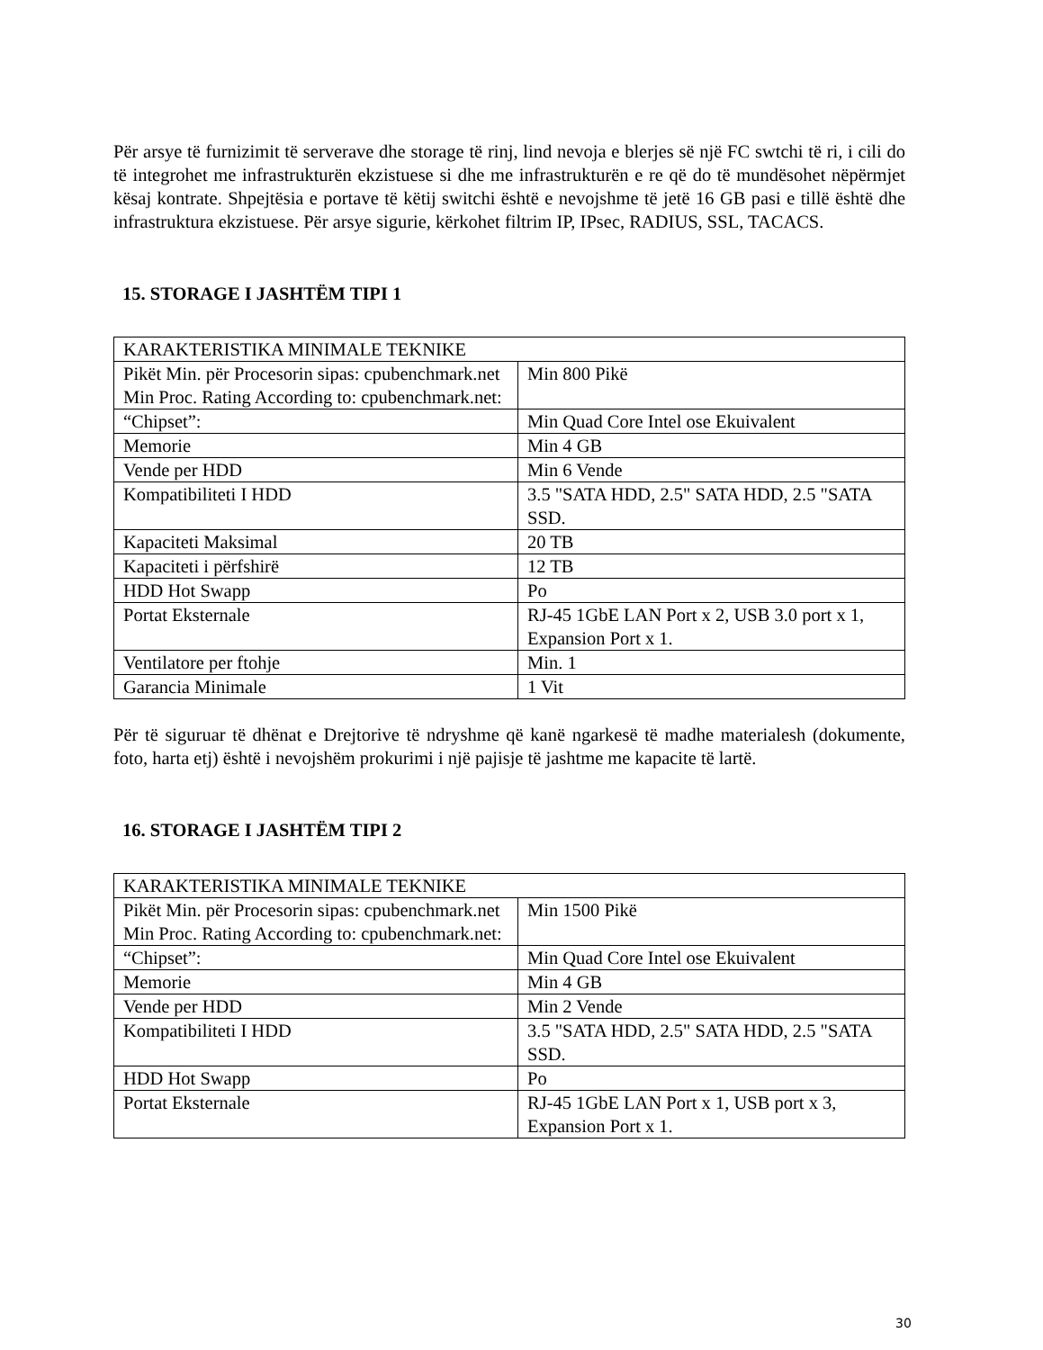Për arsye të furnizimit të serverave dhe storage të rinj, lind nevoja e blerjes së një FC swtchi të ri, i cili do të integrohet me infrastrukturën ekzistuese si dhe me infrastrukturën e re që do të mundësohet nëpërmjet kësaj kontrate. Shpejtësia e portave të këtij switchi është e nevojshme të jetë 16 GB pasi e tillë është dhe infrastruktura ekzistuese. Për arsye sigurie, kërkohet filtrim IP, IPsec, RADIUS, SSL, TACACS.
15. STORAGE I JASHTËM TIPI 1
| KARAKTERISTIKA MINIMALE TEKNIKE | |
| Pikët Min. për Procesorin sipas: cpubenchmark.net Min Proc. Rating According to: cpubenchmark.net: | Min 800 Pikë |
| “Chipset”: | Min Quad Core Intel ose Ekuivalent |
| Memorie | Min 4 GB |
| Vende per HDD | Min 6 Vende |
| Kompatibiliteti I HDD | 3.5 "SATA HDD, 2.5" SATA HDD, 2.5 "SATA SSD. |
| Kapaciteti Maksimal | 20 TB |
| Kapaciteti i përfshirë | 12 TB |
| HDD Hot Swapp | Po |
| Portat Eksternale | RJ-45 1GbE LAN Port x 2, USB 3.0 port x 1, Expansion Port x 1. |
| Ventilatore per ftohje | Min. 1 |
| Garancia Minimale | 1 Vit |
Për të siguruar të dhënat e Drejtorive të ndryshme që kanë ngarkesë të madhe materialesh (dokumente, foto, harta etj) është i nevojshëm prokurimi i një pajisje të jashtme me kapacite të lartë.
16. STORAGE I JASHTËM TIPI 2
| KARAKTERISTIKA MINIMALE TEKNIKE | |
| Pikët Min. për Procesorin sipas: cpubenchmark.net Min Proc. Rating According to: cpubenchmark.net: | Min 1500 Pikë |
| “Chipset”: | Min Quad Core Intel ose Ekuivalent |
| Memorie | Min 4 GB |
| Vende per HDD | Min 2 Vende |
| Kompatibiliteti I HDD | 3.5 "SATA HDD, 2.5" SATA HDD, 2.5 "SATA SSD. |
| HDD Hot Swapp | Po |
| Portat Eksternale | RJ-45 1GbE LAN Port x 1, USB port x 3, Expansion Port x 1. |
30